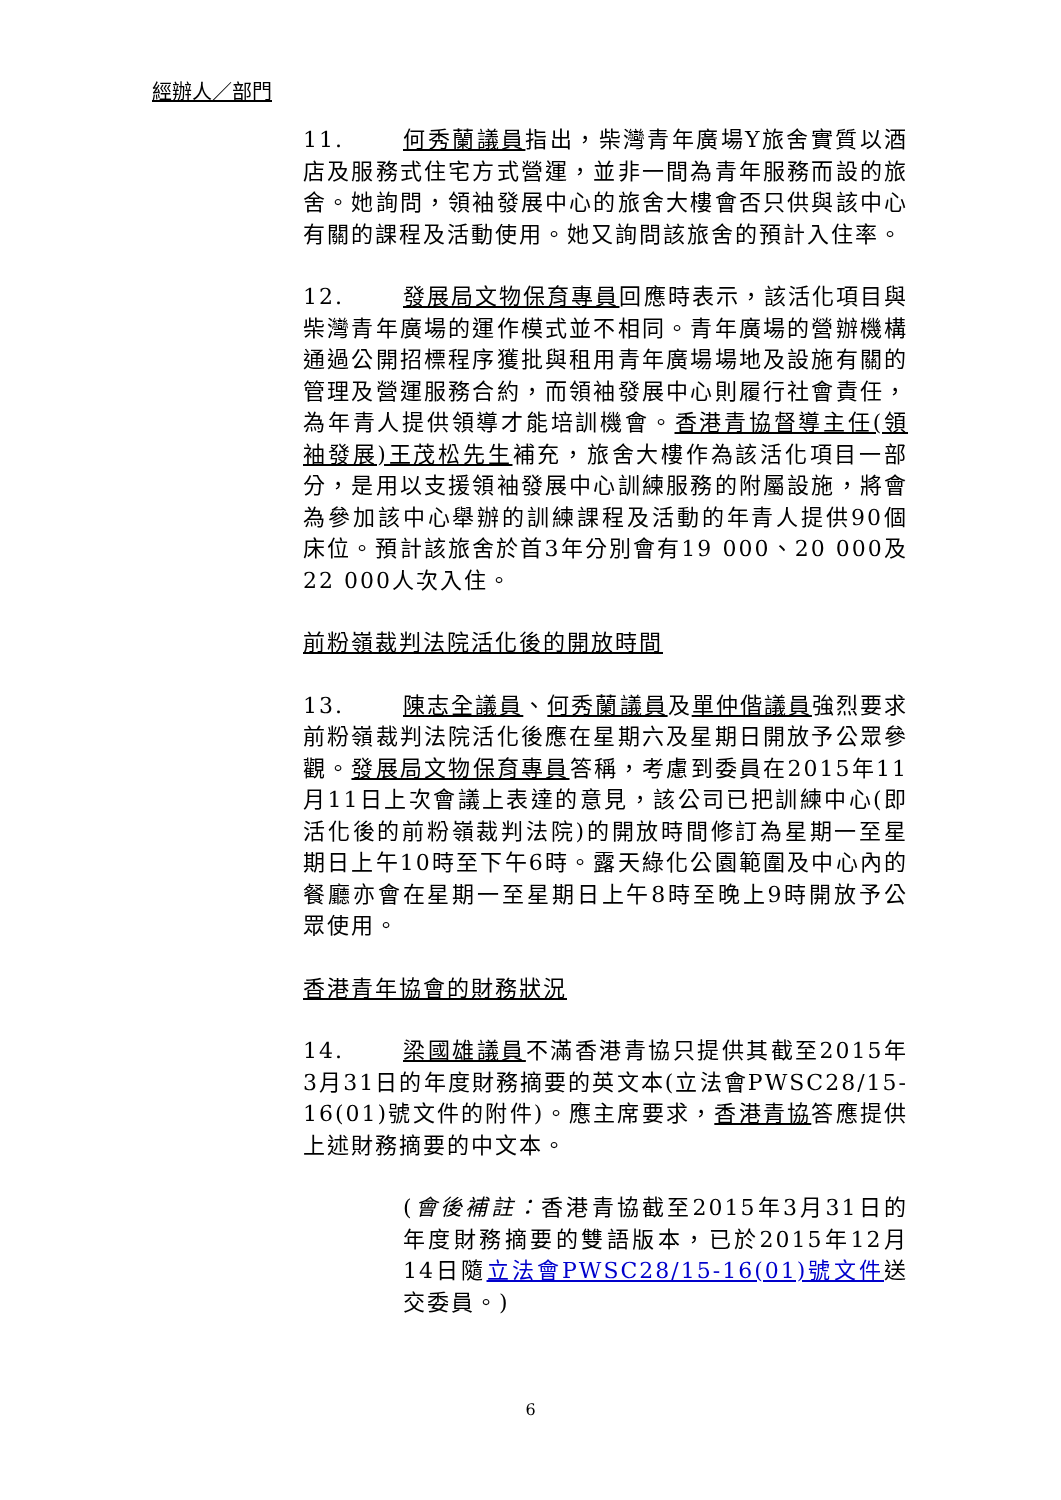經辦人／部門
11. 何秀蘭議員指出，柴灣青年廣場Y旅舍實質以酒店及服務式住宅方式營運，並非一間為青年服務而設的旅舍。她詢問，領袖發展中心的旅舍大樓會否只供與該中心有關的課程及活動使用。她又詢問該旅舍的預計入住率。
12. 發展局文物保育專員回應時表示，該活化項目與柴灣青年廣場的運作模式並不相同。青年廣場的營辦機構通過公開招標程序獲批與租用青年廣場場地及設施有關的管理及營運服務合約，而領袖發展中心則履行社會責任，為年青人提供領導才能培訓機會。香港青協督導主任(領袖發展)王茂松先生補充，旅舍大樓作為該活化項目一部分，是用以支援領袖發展中心訓練服務的附屬設施，將會為參加該中心舉辦的訓練課程及活動的年青人提供90個床位。預計該旅舍於首3年分別會有19 000、20 000及22 000人次入住。
前粉嶺裁判法院活化後的開放時間
13. 陳志全議員、何秀蘭議員及單仲偕議員強烈要求前粉嶺裁判法院活化後應在星期六及星期日開放予公眾參觀。發展局文物保育專員答稱，考慮到委員在2015年11月11日上次會議上表達的意見，該公司已把訓練中心(即活化後的前粉嶺裁判法院)的開放時間修訂為星期一至星期日上午10時至下午6時。露天綠化公園範圍及中心內的餐廳亦會在星期一至星期日上午8時至晚上9時開放予公眾使用。
香港青年協會的財務狀況
14. 梁國雄議員不滿香港青協只提供其截至2015年3月31日的年度財務摘要的英文本(立法會PWSC28/15-16(01)號文件的附件)。應主席要求，香港青協答應提供上述財務摘要的中文本。
(會後補註：香港青協截至2015年3月31日的年度財務摘要的雙語版本，已於2015年12月14日隨立法會PWSC28/15-16(01)號文件送交委員。)
6